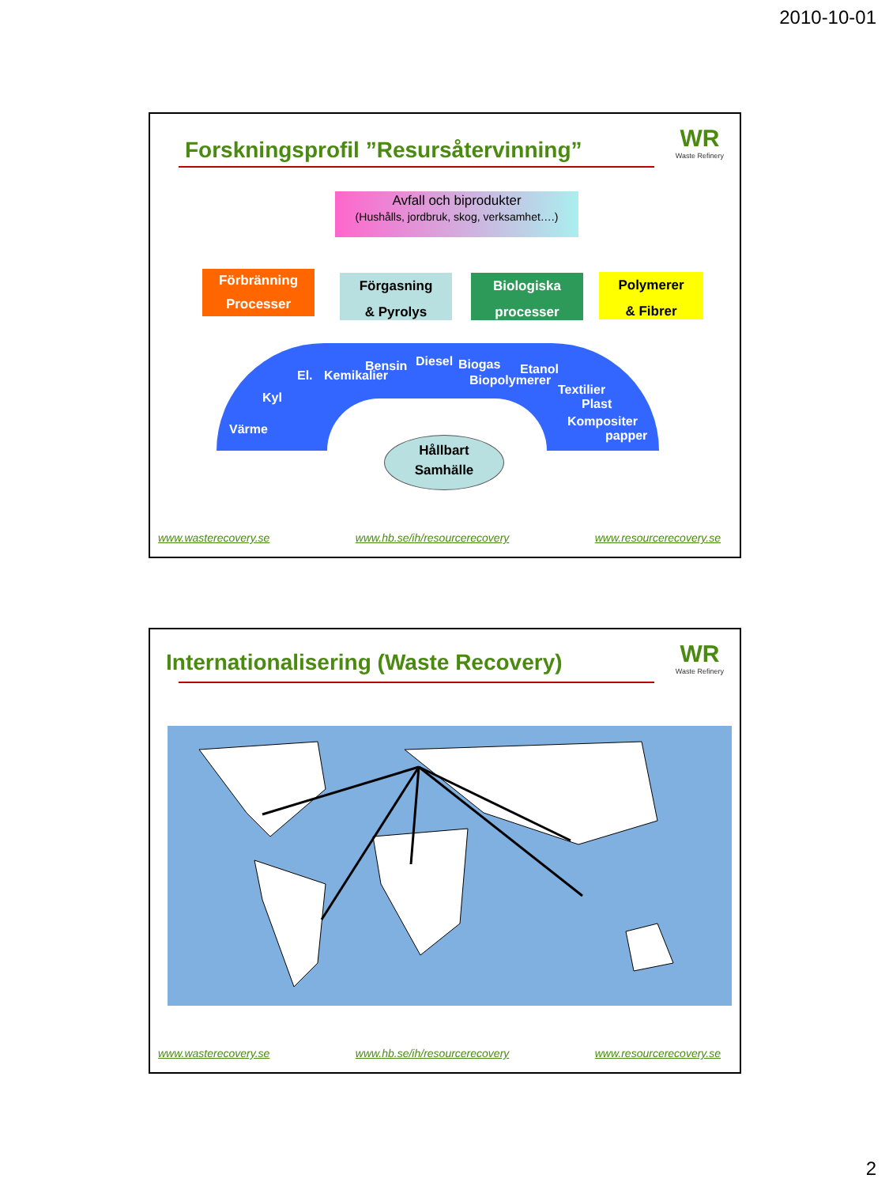2010-10-01
Forskningsprofil ”Resursåtervinning”
WR
Waste Refinery
Avfall och biprodukter
(Hushålls, jordbruk, skog, verksamhet….)
Förbränning
Processer
Förgasning
& Pyrolys
Biologiska
processer
Polymerer
& Fibrer
El. Kemikalier
Bensin Diesel Biogas Etanol
Biopolymerer
Textilier
Plast
Kyl
Kompositer
Värme papper
Hållbart
Samhälle
www.wasterecovery.se www.hb.se/ih/resourcerecovery www.resourcerecovery.se
Internationalisering (Waste Recovery)
WR
Waste Refinery
www.wasterecovery.se www.hb.se/ih/resourcerecovery www.resourcerecovery.se
2